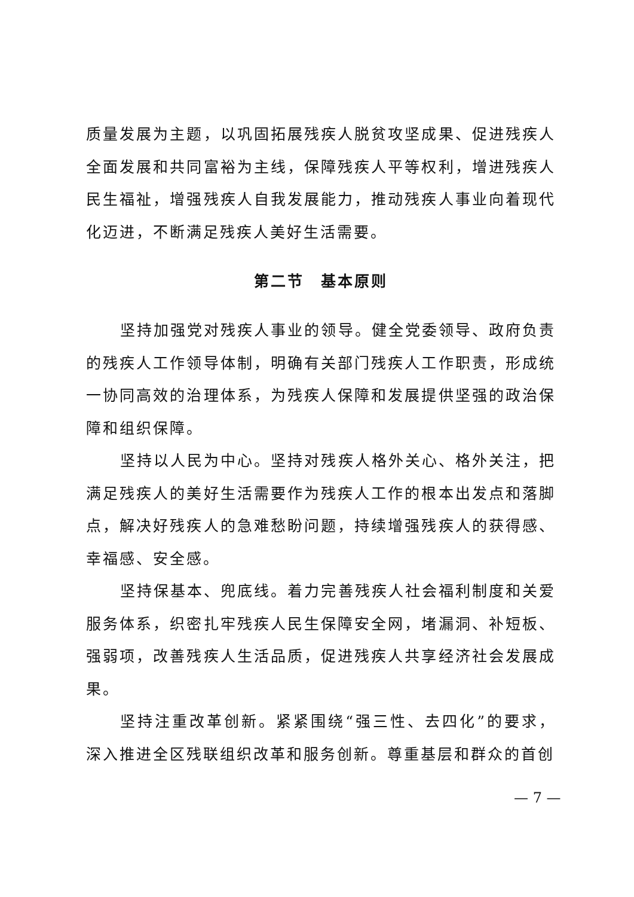质量发展为主题，以巩固拓展残疾人脱贫攻坚成果、促进残疾人全面发展和共同富裕为主线，保障残疾人平等权利，增进残疾人民生福祉，增强残疾人自我发展能力，推动残疾人事业向着现代化迈进，不断满足残疾人美好生活需要。
第二节　基本原则
坚持加强党对残疾人事业的领导。健全党委领导、政府负责的残疾人工作领导体制，明确有关部门残疾人工作职责，形成统一协同高效的治理体系，为残疾人保障和发展提供坚强的政治保障和组织保障。
坚持以人民为中心。坚持对残疾人格外关心、格外关注，把满足残疾人的美好生活需要作为残疾人工作的根本出发点和落脚点，解决好残疾人的急难愁盼问题，持续增强残疾人的获得感、幸福感、安全感。
坚持保基本、兜底线。着力完善残疾人社会福利制度和关爱服务体系，织密扎牢残疾人民生保障安全网，堵漏洞、补短板、强弱项，改善残疾人生活品质，促进残疾人共享经济社会发展成果。
坚持注重改革创新。紧紧围绕“强三性、去四化”的要求，深入推进全区残联组织改革和服务创新。尊重基层和群众的首创
— 7 —